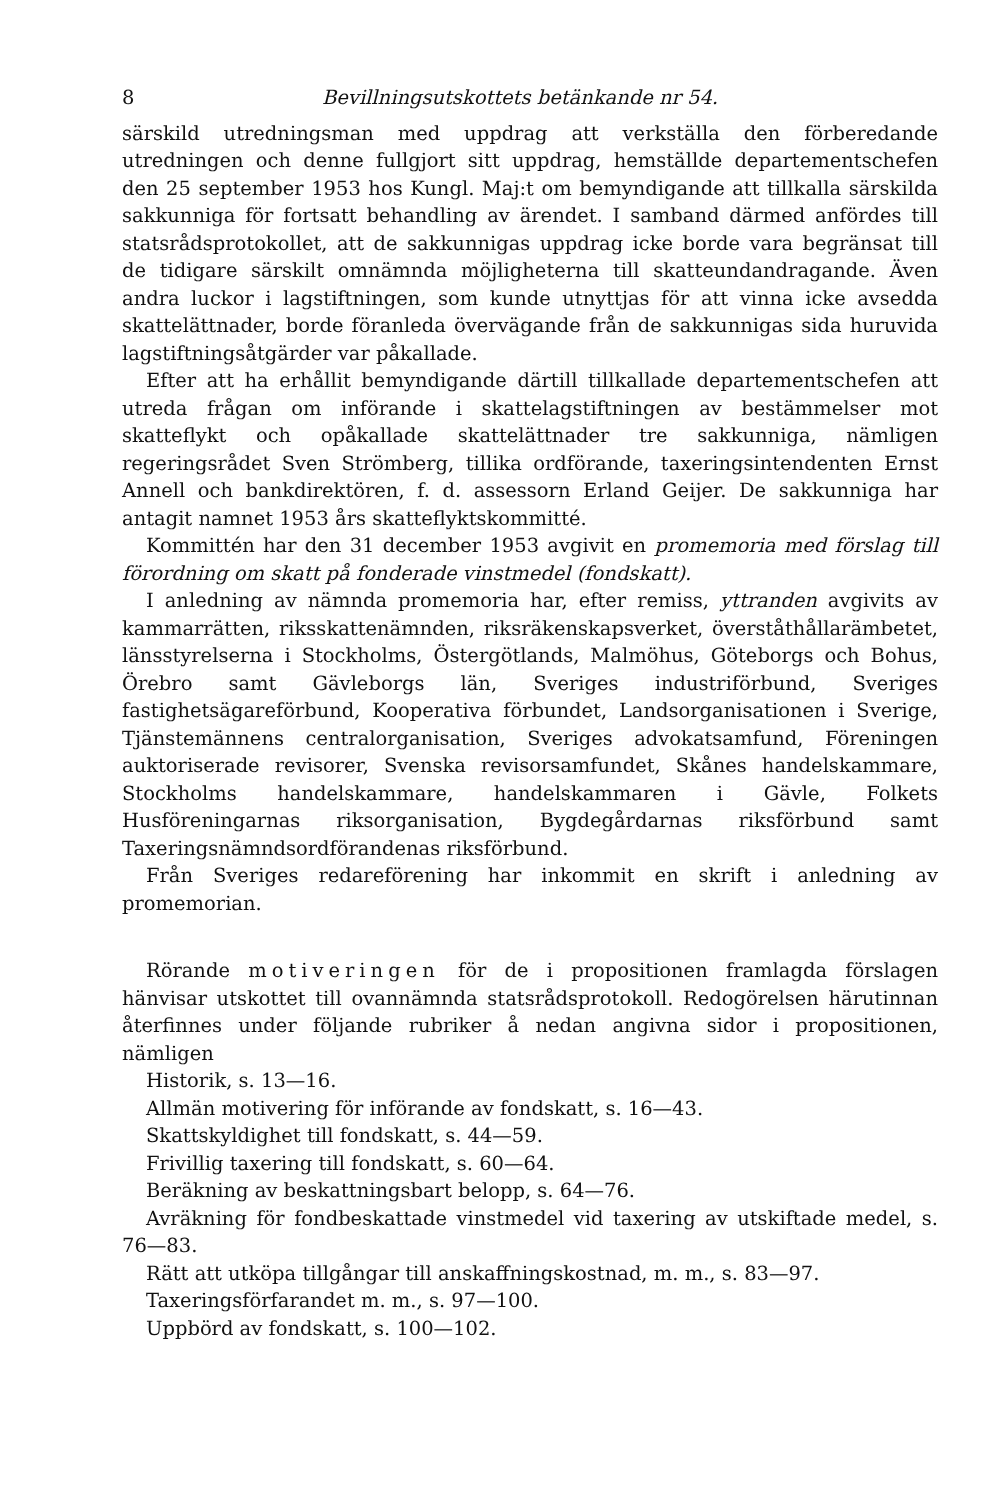8 Bevillningsutskottets betänkande nr 54.
särskild utredningsman med uppdrag att verkställa den förberedande utredningen och denne fullgjort sitt uppdrag, hemställde departementschefen den 25 september 1953 hos Kungl. Maj:t om bemyndigande att tillkalla särskilda sakkunniga för fortsatt behandling av ärendet. I samband därmed anfördes till statsrådsprotokollet, att de sakkunnigas uppdrag icke borde vara begränsat till de tidigare särskilt omnämnda möjligheterna till skatteundandragande. Även andra luckor i lagstiftningen, som kunde utnyttjas för att vinna icke avsedda skattelättnader, borde föranleda övervägande från de sakkunnigas sida huruvida lagstiftningsåtgärder var påkallade.
Efter att ha erhållit bemyndigande därtill tillkallade departementschefen att utreda frågan om införande i skattelagstiftningen av bestämmelser mot skatteflykt och opåkallade skattelättnader tre sakkunniga, nämligen regeringsrådet Sven Strömberg, tillika ordförande, taxeringsintendenten Ernst Annell och bankdirektören, f. d. assessorn Erland Geijer. De sakkunniga har antagit namnet 1953 års skatteflyktskommitté.
Kommittén har den 31 december 1953 avgivit en promemoria med förslag till förordning om skatt på fonderade vinstmedel (fondskatt).
I anledning av nämnda promemoria har, efter remiss, yttranden avgivits av kammarrätten, riksskattenämnden, riksräkenskapsverket, överståthållarämbetet, länsstyrelserna i Stockholms, Östergötlands, Malmöhus, Göteborgs och Bohus, Örebro samt Gävleborgs län, Sveriges industriförbund, Sveriges fastighetsägareförbund, Kooperativa förbundet, Landsorganisationen i Sverige, Tjänstemännens centralorganisation, Sveriges advokatsamfund, Föreningen auktoriserade revisorer, Svenska revisorsamfundet, Skånes handelskammare, Stockholms handelskammare, handelskammaren i Gävle, Folkets Husföreningarnas riksorganisation, Bygdegårdarnas riksförbund samt Taxeringsnämndsordförandenas riksförbund.
Från Sveriges redareförening har inkommit en skrift i anledning av promemorian.
Rörande motiveringen för de i propositionen framlagda förslagen hänvisar utskottet till ovannämnda statsrådsprotokoll. Redogörelsen härutinnan återfinnes under följande rubriker å nedan angivna sidor i propositionen, nämligen
Historik, s. 13—16.
Allmän motivering för införande av fondskatt, s. 16—43.
Skattskyldighet till fondskatt, s. 44—59.
Frivillig taxering till fondskatt, s. 60—64.
Beräkning av beskattningsbart belopp, s. 64—76.
Avräkning för fondbeskattade vinstmedel vid taxering av utskiftade medel, s. 76—83.
Rätt att utköpa tillgångar till anskaffningskostnad, m. m., s. 83—97.
Taxeringsförfarandet m. m., s. 97—100.
Uppbörd av fondskatt, s. 100—102.